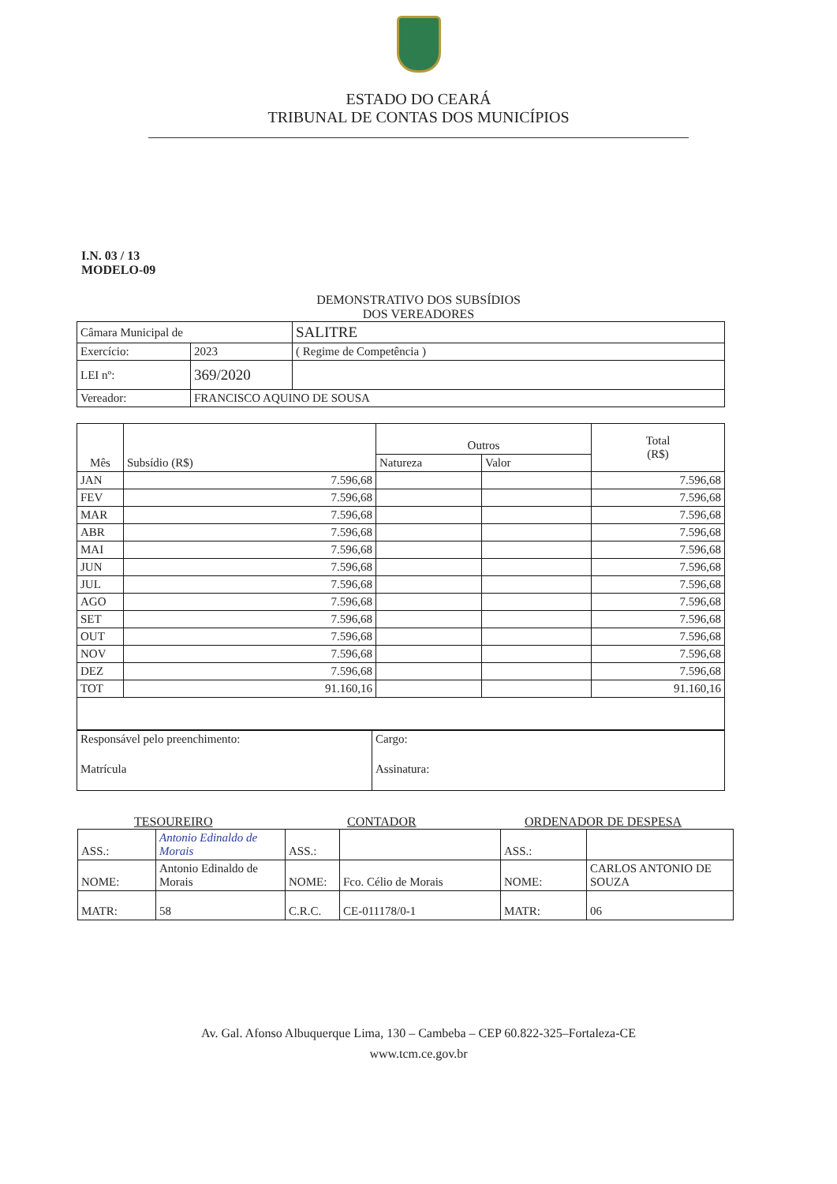ESTADO DO CEARÁ
TRIBUNAL DE CONTAS DOS MUNICÍPIOS
I.N. 03 / 13
MODELO-09
DEMONSTRATIVO DOS SUBSÍDIOS
DOS VEREADORES
| Câmara Municipal de | | SALITRE |
| Exercício: | 2023 | ( Regime de Competência ) |
| LEI nº: | 369/2020 | |
| Vereador: | FRANCISCO AQUINO DE SOUSA | |
| Mês | Subsídio (R$) | Outros | | Total (R$) |
| --- | --- | --- | --- | --- |
| | | Natureza | Valor | |
| JAN | 7.596,68 | | | 7.596,68 |
| FEV | 7.596,68 | | | 7.596,68 |
| MAR | 7.596,68 | | | 7.596,68 |
| ABR | 7.596,68 | | | 7.596,68 |
| MAI | 7.596,68 | | | 7.596,68 |
| JUN | 7.596,68 | | | 7.596,68 |
| JUL | 7.596,68 | | | 7.596,68 |
| AGO | 7.596,68 | | | 7.596,68 |
| SET | 7.596,68 | | | 7.596,68 |
| OUT | 7.596,68 | | | 7.596,68 |
| NOV | 7.596,68 | | | 7.596,68 |
| DEZ | 7.596,68 | | | 7.596,68 |
| TOT | 91.160,16 | | | 91.160,16 |
| Responsável pelo preenchimento: | Cargo: |
| Matrícula | Assinatura: |
TESOUREIRO CONTADOR ORDENADOR DE DESPESA
| ASS.: | Antonio Edinaldo de Morais | ASS.: | | ASS.: | |
| NOME: | Antonio Edinaldo de Morais | NOME: | Fco. Célio de Morais | NOME: | CARLOS ANTONIO DE SOUZA |
| MATR: | 58 | C.R.C. | CE-011178/0-1 | MATR: | 06 |
Av. Gal. Afonso Albuquerque Lima, 130 – Cambeba – CEP 60.822-325–Fortaleza-CE
www.tcm.ce.gov.br